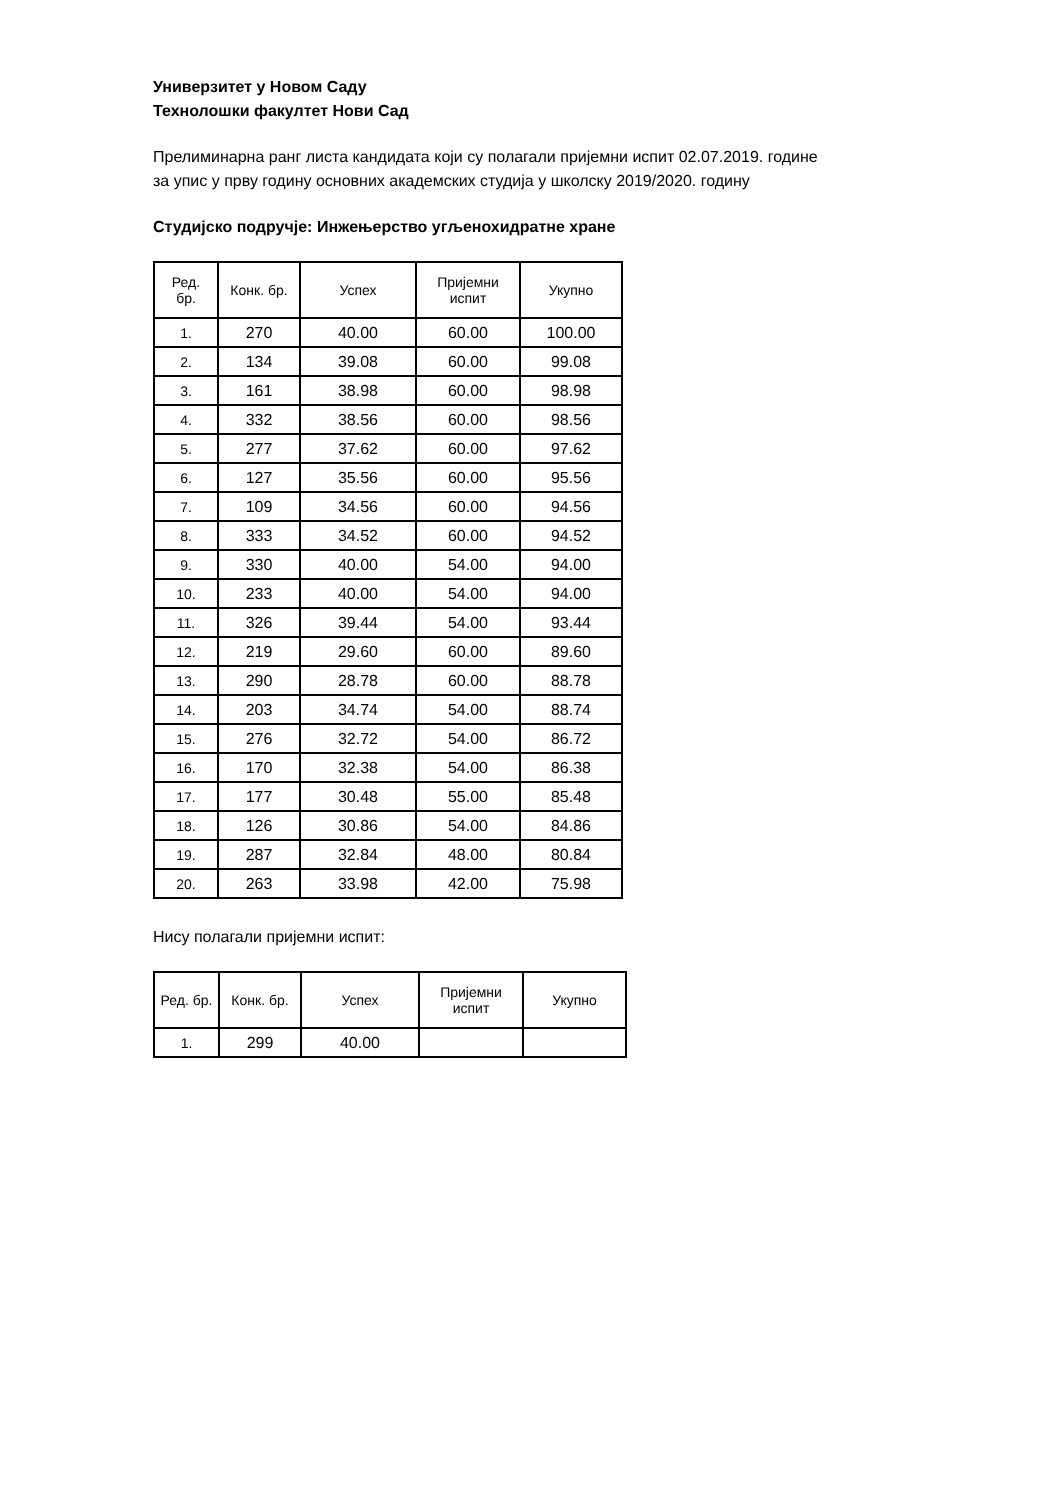Универзитет у Новом Саду
Технолошки факултет Нови Сад
Прелиминарна ранг листа кандидата који су полагали пријемни испит 02.07.2019. године
за упис у прву годину основних академских студија у школску 2019/2020. годину
Студијско подручје: Инжењерство угљенохидратне хране
| Ред. бр. | Конк. бр. | Успех | Пријемни испит | Укупно |
| --- | --- | --- | --- | --- |
| 1. | 270 | 40.00 | 60.00 | 100.00 |
| 2. | 134 | 39.08 | 60.00 | 99.08 |
| 3. | 161 | 38.98 | 60.00 | 98.98 |
| 4. | 332 | 38.56 | 60.00 | 98.56 |
| 5. | 277 | 37.62 | 60.00 | 97.62 |
| 6. | 127 | 35.56 | 60.00 | 95.56 |
| 7. | 109 | 34.56 | 60.00 | 94.56 |
| 8. | 333 | 34.52 | 60.00 | 94.52 |
| 9. | 330 | 40.00 | 54.00 | 94.00 |
| 10. | 233 | 40.00 | 54.00 | 94.00 |
| 11. | 326 | 39.44 | 54.00 | 93.44 |
| 12. | 219 | 29.60 | 60.00 | 89.60 |
| 13. | 290 | 28.78 | 60.00 | 88.78 |
| 14. | 203 | 34.74 | 54.00 | 88.74 |
| 15. | 276 | 32.72 | 54.00 | 86.72 |
| 16. | 170 | 32.38 | 54.00 | 86.38 |
| 17. | 177 | 30.48 | 55.00 | 85.48 |
| 18. | 126 | 30.86 | 54.00 | 84.86 |
| 19. | 287 | 32.84 | 48.00 | 80.84 |
| 20. | 263 | 33.98 | 42.00 | 75.98 |
Нису полагали пријемни испит:
| Ред. бр. | Конк. бр. | Успех | Пријемни испит | Укупно |
| --- | --- | --- | --- | --- |
| 1. | 299 | 40.00 | | |